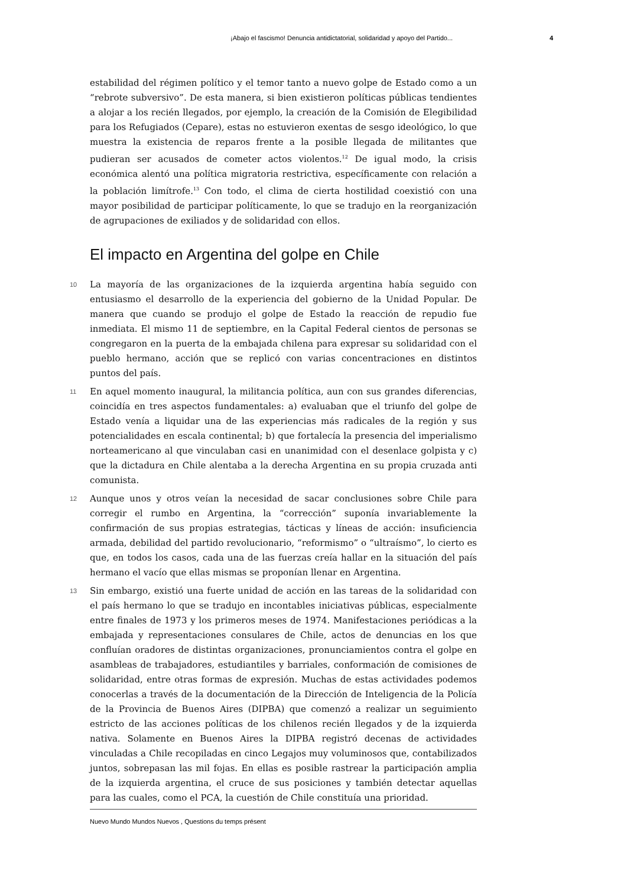¡Abajo el fascismo! Denuncia antidictatorial, solidaridad y apoyo del Partido... 4
estabilidad del régimen político y el temor tanto a nuevo golpe de Estado como a un “rebrote subversivo”. De esta manera, si bien existieron políticas públicas tendientes a alojar a los recién llegados, por ejemplo, la creación de la Comisión de Elegibilidad para los Refugiados (Cepare), estas no estuvieron exentas de sesgo ideológico, lo que muestra la existencia de reparos frente a la posible llegada de militantes que pudieran ser acusados de cometer actos violentos.<sup>12</sup> De igual modo, la crisis económica alentó una política migratoria restrictiva, específicamente con relación a la población limítrofe.<sup>13</sup> Con todo, el clima de cierta hostilidad coexistió con una mayor posibilidad de participar políticamente, lo que se tradujo en la reorganización de agrupaciones de exiliados y de solidaridad con ellos.
El impacto en Argentina del golpe en Chile
10 La mayoría de las organizaciones de la izquierda argentina había seguido con entusiasmo el desarrollo de la experiencia del gobierno de la Unidad Popular. De manera que cuando se produjo el golpe de Estado la reacción de repudio fue inmediata. El mismo 11 de septiembre, en la Capital Federal cientos de personas se congregaron en la puerta de la embajada chilena para expresar su solidaridad con el pueblo hermano, acción que se replicó con varias concentraciones en distintos puntos del país.
11 En aquel momento inaugural, la militancia política, aun con sus grandes diferencias, coincidía en tres aspectos fundamentales: a) evaluaban que el triunfo del golpe de Estado venía a liquidar una de las experiencias más radicales de la región y sus potencialidades en escala continental; b) que fortalecía la presencia del imperialismo norteamericano al que vinculaban casi en unanimidad con el desenlace golpista y c) que la dictadura en Chile alentaba a la derecha Argentina en su propia cruzada anti comunista.
12 Aunque unos y otros veían la necesidad de sacar conclusiones sobre Chile para corregir el rumbo en Argentina, la “corrección” suponía invariablemente la confirmación de sus propias estrategias, tácticas y líneas de acción: insuficiencia armada, debilidad del partido revolucionario, “reformismo” o “ultraísmo”, lo cierto es que, en todos los casos, cada una de las fuerzas creía hallar en la situación del país hermano el vacío que ellas mismas se proponían llenar en Argentina.
13 Sin embargo, existió una fuerte unidad de acción en las tareas de la solidaridad con el país hermano lo que se tradujo en incontables iniciativas públicas, especialmente entre finales de 1973 y los primeros meses de 1974. Manifestaciones periódicas a la embajada y representaciones consulares de Chile, actos de denuncias en los que confluían oradores de distintas organizaciones, pronunciamientos contra el golpe en asambleas de trabajadores, estudiantiles y barriales, conformación de comisiones de solidaridad, entre otras formas de expresión. Muchas de estas actividades podemos conocerlas a través de la documentación de la Dirección de Inteligencia de la Policía de la Provincia de Buenos Aires (DIPBA) que comenzó a realizar un seguimiento estricto de las acciones políticas de los chilenos recién llegados y de la izquierda nativa. Solamente en Buenos Aires la DIPBA registró decenas de actividades vinculadas a Chile recopiladas en cinco Legajos muy voluminosos que, contabilizados juntos, sobrepasan las mil fojas. En ellas es posible rastrear la participación amplia de la izquierda argentina, el cruce de sus posiciones y también detectar aquellas para las cuales, como el PCA, la cuestión de Chile constituía una prioridad.
Nuevo Mundo Mundos Nuevos , Questions du temps présent